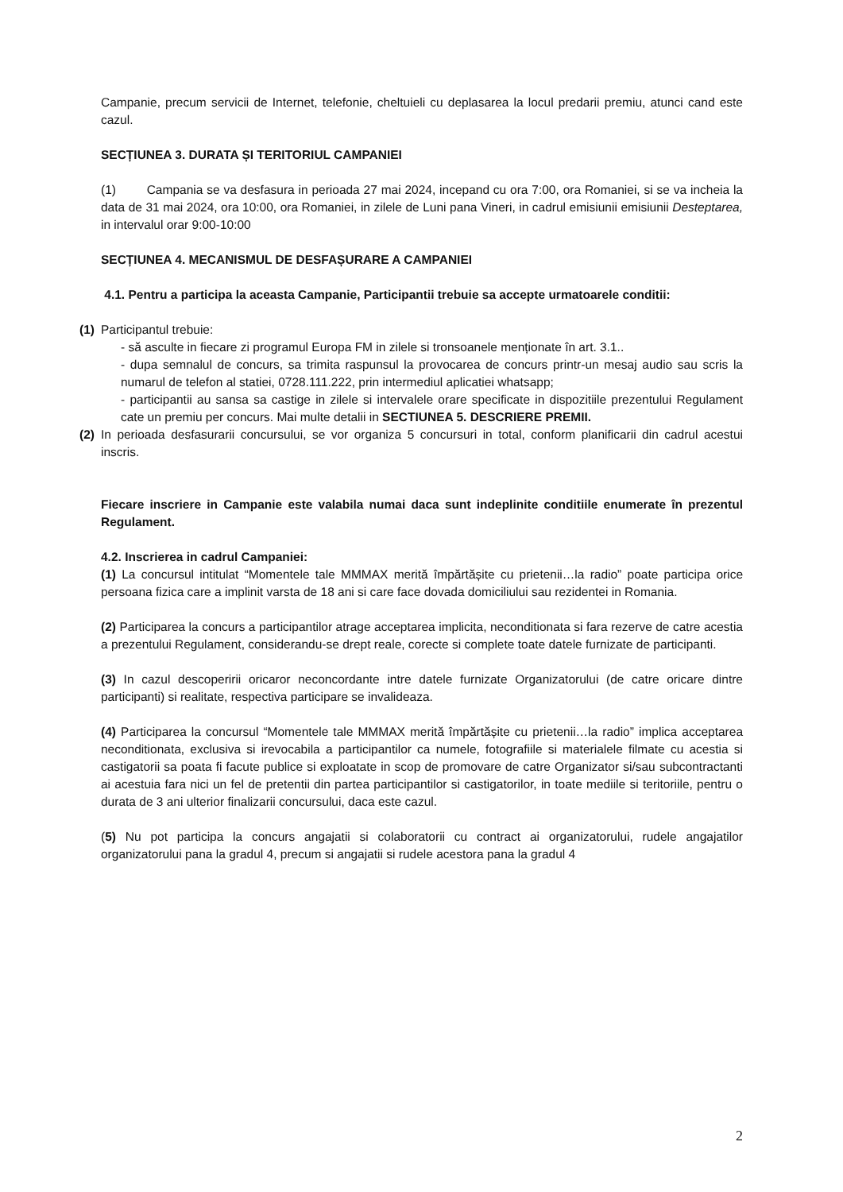Campanie, precum servicii de Internet, telefonie, cheltuieli cu deplasarea la locul predarii premiu, atunci cand este cazul.
SECȚIUNEA 3. DURATA ȘI TERITORIUL CAMPANIEI
(1) Campania se va desfasura in perioada 27 mai 2024, incepand cu ora 7:00, ora Romaniei, si se va incheia la data de 31 mai 2024, ora 10:00, ora Romaniei, in zilele de Luni pana Vineri, in cadrul emisiunii emisiunii Desteptarea, in intervalul orar 9:00-10:00
SECȚIUNEA 4. MECANISMUL DE DESFAȘURARE A CAMPANIEI
4.1. Pentru a participa la aceasta Campanie, Participantii trebuie sa accepte urmatoarele conditii:
(1)
Participantul trebuie:
- să asculte in fiecare zi programul Europa FM in zilele si tronsoanele menționate în art. 3.1..
- dupa semnalul de concurs, sa trimita raspunsul la provocarea de concurs printr-un mesaj audio sau scris la numarul de telefon al statiei, 0728.111.222, prin intermediul aplicatiei whatsapp;
- participantii au sansa sa castige in zilele si intervalele orare specificate in dispozitiile prezentului Regulament cate un premiu per concurs. Mai multe detalii in SECTIUNEA 5. DESCRIERE PREMII.
(2)
In perioada desfasurarii concursului, se vor organiza 5 concursuri in total, conform planificarii din cadrul acestui inscris.
Fiecare inscriere in Campanie este valabila numai daca sunt indeplinite conditiile enumerate în prezentul Regulament.
4.2. Inscrierea in cadrul Campaniei:
(1) La concursul intitulat “Momentele tale MMMAX merită împărtășite cu prietenii…la radio” poate participa orice persoana fizica care a implinit varsta de 18 ani si care face dovada domiciliului sau rezidentei in Romania.
(2) Participarea la concurs a participantilor atrage acceptarea implicita, neconditionata si fara rezerve de catre acestia a prezentului Regulament, considerandu-se drept reale, corecte si complete toate datele furnizate de participanti.
(3) In cazul descoperirii oricaror neconcordante intre datele furnizate Organizatorului (de catre oricare dintre participanti) si realitate, respectiva participare se invalideaza.
(4) Participarea la concursul “Momentele tale MMMAX merită împărtășite cu prietenii…la radio” implica acceptarea neconditionata, exclusiva si irevocabila a participantilor ca numele, fotografiile si materialele filmate cu acestia si castigatorii sa poata fi facute publice si exploatate in scop de promovare de catre Organizator si/sau subcontractanti ai acestuia fara nici un fel de pretentii din partea participantilor si castigatorilor, in toate mediile si teritoriile, pentru o durata de 3 ani ulterior finalizarii concursului, daca este cazul.
(5) Nu pot participa la concurs angajatii si colaboratorii cu contract ai organizatorului, rudele angajatilor organizatorului pana la gradul 4, precum si angajatii si rudele acestora pana la gradul 4
2